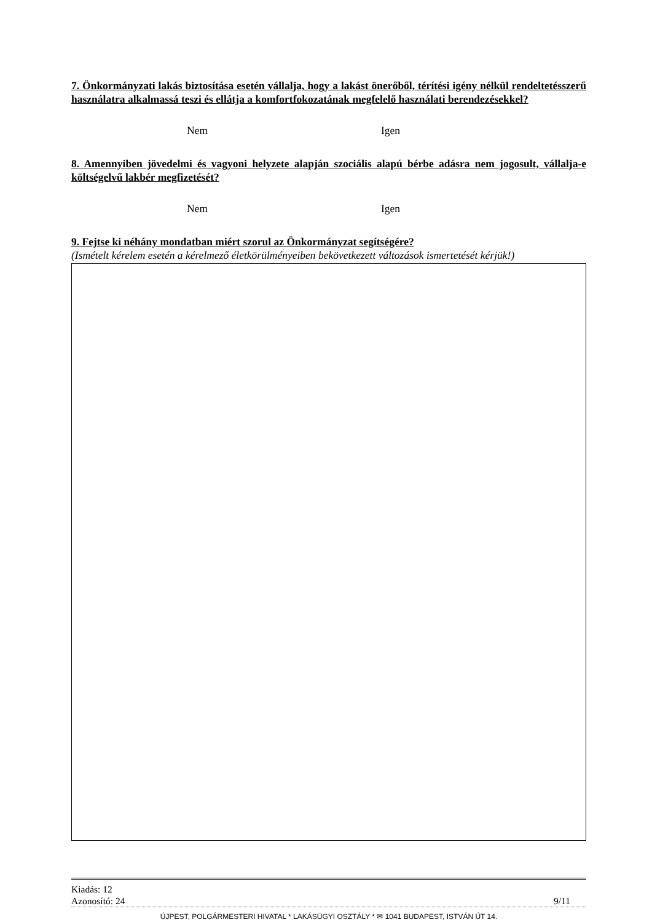7. Önkormányzati lakás biztosítása esetén vállalja, hogy a lakást önerőből, térítési igény nélkül rendeltetésszerű használatra alkalmassá teszi és ellátja a komfortfokozatának megfelelő használati berendezésekkel?
Nem Igen
8. Amennyiben jövedelmi és vagyoni helyzete alapján szociális alapú bérbe adásra nem jogosult, vállalja-e költségelvű lakbér megfizetését?
Nem Igen
9. Fejtse ki néhány mondatban miért szorul az Önkormányzat segítségére?
(Ismételt kérelem esetén a kérelmező életkörülményeiben bekövetkezett változások ismertetését kérjük!)
Kiadás: 12
Azonosító: 24 9/11
ÚJPEST, POLGÁRMESTERI HIVATAL * LAKÁSÜGYI OSZTÁLY * ✉ 1041 BUDAPEST, ISTVÁN ÚT 14.